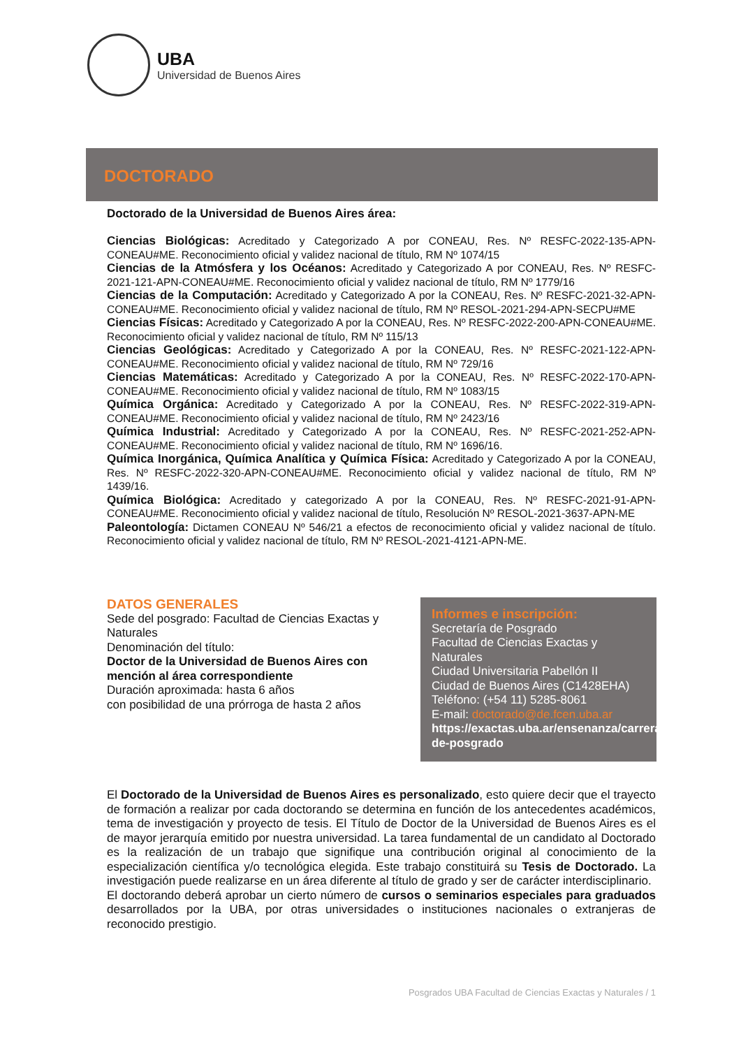UBA
Universidad de Buenos Aires
DOCTORADO
Doctorado de la Universidad de Buenos Aires área:
Ciencias Biológicas: Acreditado y Categorizado A por CONEAU, Res. Nº RESFC-2022-135-APN-CONEAU#ME. Reconocimiento oficial y validez nacional de título, RM Nº 1074/15
Ciencias de la Atmósfera y los Océanos: Acreditado y Categorizado A por CONEAU, Res. Nº RESFC- 2021-121-APN-CONEAU#ME. Reconocimiento oficial y validez nacional de título, RM Nº 1779/16
Ciencias de la Computación: Acreditado y Categorizado A por la CONEAU, Res. Nº RESFC-2021-32-APN-CONEAU#ME. Reconocimiento oficial y validez nacional de título, RM Nº RESOL-2021-294-APN-SECPU#ME
Ciencias Físicas: Acreditado y Categorizado A por la CONEAU, Res. Nº RESFC-2022-200-APN-CONEAU#ME. Reconocimiento oficial y validez nacional de título, RM Nº 115/13
Ciencias Geológicas: Acreditado y Categorizado A por la CONEAU, Res. Nº RESFC-2021-122-APN-CONEAU#ME. Reconocimiento oficial y validez nacional de título, RM Nº 729/16
Ciencias Matemáticas: Acreditado y Categorizado A por la CONEAU, Res. Nº RESFC-2022-170-APN-CONEAU#ME. Reconocimiento oficial y validez nacional de título, RM Nº 1083/15
Química Orgánica: Acreditado y Categorizado A por la CONEAU, Res. Nº RESFC-2022-319-APN-CONEAU#ME. Reconocimiento oficial y validez nacional de título, RM Nº 2423/16
Química Industrial: Acreditado y Categorizado A por la CONEAU, Res. Nº RESFC-2021-252-APN-CONEAU#ME. Reconocimiento oficial y validez nacional de título, RM Nº 1696/16.
Química Inorgánica, Química Analítica y Química Física: Acreditado y Categorizado A por la CONEAU, Res. Nº RESFC-2022-320-APN-CONEAU#ME. Reconocimiento oficial y validez nacional de título, RM Nº 1439/16.
Química Biológica: Acreditado y categorizado A por la CONEAU, Res. Nº RESFC-2021-91-APN-CONEAU#ME. Reconocimiento oficial y validez nacional de título, Resolución Nº RESOL-2021-3637-APN-ME
Paleontología: Dictamen CONEAU Nº 546/21 a efectos de reconocimiento oficial y validez nacional de título. Reconocimiento oficial y validez nacional de título, RM Nº RESOL-2021-4121-APN-ME.
DATOS GENERALES
Sede del posgrado: Facultad de Ciencias Exactas y Naturales
Denominación del título:
Doctor de la Universidad de Buenos Aires con mención al área correspondiente
Duración aproximada: hasta 6 años
con posibilidad de una prórroga de hasta 2 años
Informes e inscripción:
Secretaría de Posgrado
Facultad de Ciencias Exactas y Naturales
Ciudad Universitaria Pabellón II
Ciudad de Buenos Aires (C1428EHA)
Teléfono: (+54 11) 5285-8061
E-mail: doctorado@de.fcen.uba.ar
https://exactas.uba.ar/ensenanza/carreras-de-posgrado
El Doctorado de la Universidad de Buenos Aires es personalizado, esto quiere decir que el trayecto de formación a realizar por cada doctorando se determina en función de los antecedentes académicos, tema de investigación y proyecto de tesis. El Título de Doctor de la Universidad de Buenos Aires es el de mayor jerarquía emitido por nuestra universidad. La tarea fundamental de un candidato al Doctorado es la realización de un trabajo que signifique una contribución original al conocimiento de la especialización científica y/o tecnológica elegida. Este trabajo constituirá su Tesis de Doctorado. La investigación puede realizarse en un área diferente al título de grado y ser de carácter interdisciplinario.
El doctorando deberá aprobar un cierto número de cursos o seminarios especiales para graduados desarrollados por la UBA, por otras universidades o instituciones nacionales o extranjeras de reconocido prestigio.
Posgrados UBA Facultad de Ciencias Exactas y Naturales / 1